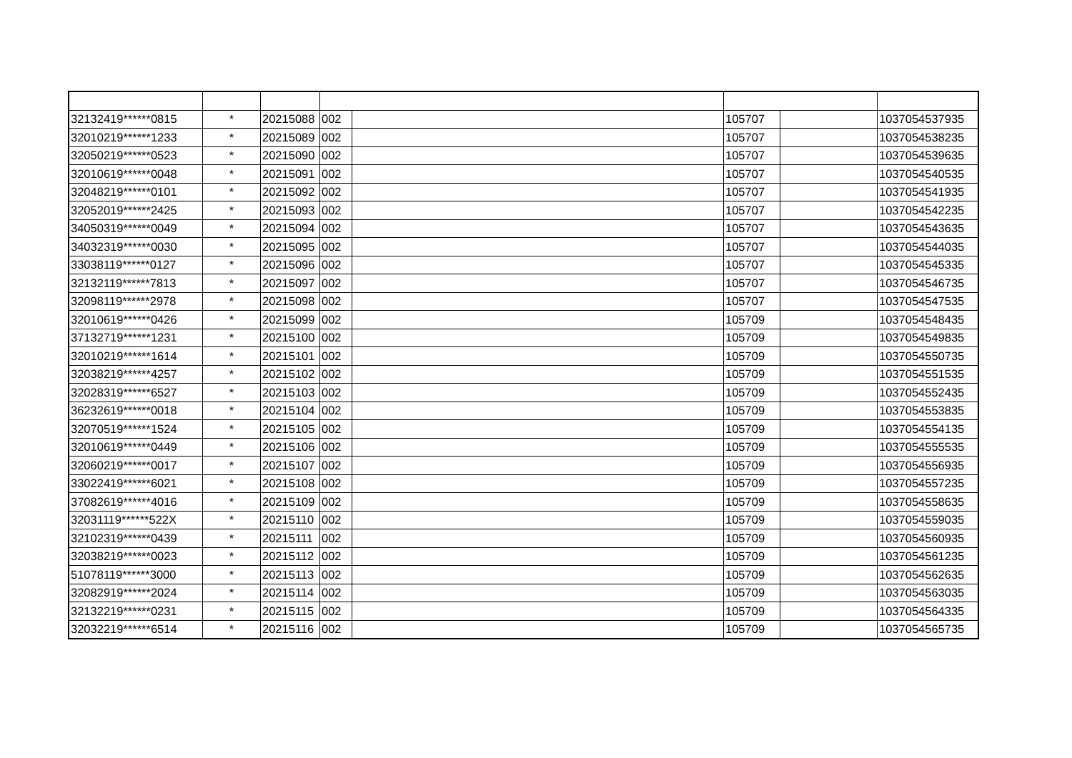| 32132419******0815 | * | 20215088 | 002 | | 105707 | | 1037054537935 |
| 32010219******1233 | * | 20215089 | 002 | | 105707 | | 1037054538235 |
| 32050219******0523 | * | 20215090 | 002 | | 105707 | | 1037054539635 |
| 32010619******0048 | * | 20215091 | 002 | | 105707 | | 1037054540535 |
| 32048219******0101 | * | 20215092 | 002 | | 105707 | | 1037054541935 |
| 32052019******2425 | * | 20215093 | 002 | | 105707 | | 1037054542235 |
| 34050319******0049 | * | 20215094 | 002 | | 105707 | | 1037054543635 |
| 34032319******0030 | * | 20215095 | 002 | | 105707 | | 1037054544035 |
| 33038119******0127 | * | 20215096 | 002 | | 105707 | | 1037054545335 |
| 32132119******7813 | * | 20215097 | 002 | | 105707 | | 1037054546735 |
| 32098119******2978 | * | 20215098 | 002 | | 105707 | | 1037054547535 |
| 32010619******0426 | * | 20215099 | 002 | | 105709 | | 1037054548435 |
| 37132719******1231 | * | 20215100 | 002 | | 105709 | | 1037054549835 |
| 32010219******1614 | * | 20215101 | 002 | | 105709 | | 1037054550735 |
| 32038219******4257 | * | 20215102 | 002 | | 105709 | | 1037054551535 |
| 32028319******6527 | * | 20215103 | 002 | | 105709 | | 1037054552435 |
| 36232619******0018 | * | 20215104 | 002 | | 105709 | | 1037054553835 |
| 32070519******1524 | * | 20215105 | 002 | | 105709 | | 1037054554135 |
| 32010619******0449 | * | 20215106 | 002 | | 105709 | | 1037054555535 |
| 32060219******0017 | * | 20215107 | 002 | | 105709 | | 1037054556935 |
| 33022419******6021 | * | 20215108 | 002 | | 105709 | | 1037054557235 |
| 37082619******4016 | * | 20215109 | 002 | | 105709 | | 1037054558635 |
| 32031119******522X | * | 20215110 | 002 | | 105709 | | 1037054559035 |
| 32102319******0439 | * | 20215111 | 002 | | 105709 | | 1037054560935 |
| 32038219******0023 | * | 20215112 | 002 | | 105709 | | 1037054561235 |
| 51078119******3000 | * | 20215113 | 002 | | 105709 | | 1037054562635 |
| 32082919******2024 | * | 20215114 | 002 | | 105709 | | 1037054563035 |
| 32132219******0231 | * | 20215115 | 002 | | 105709 | | 1037054564335 |
| 32032219******6514 | * | 20215116 | 002 | | 105709 | | 1037054565735 |